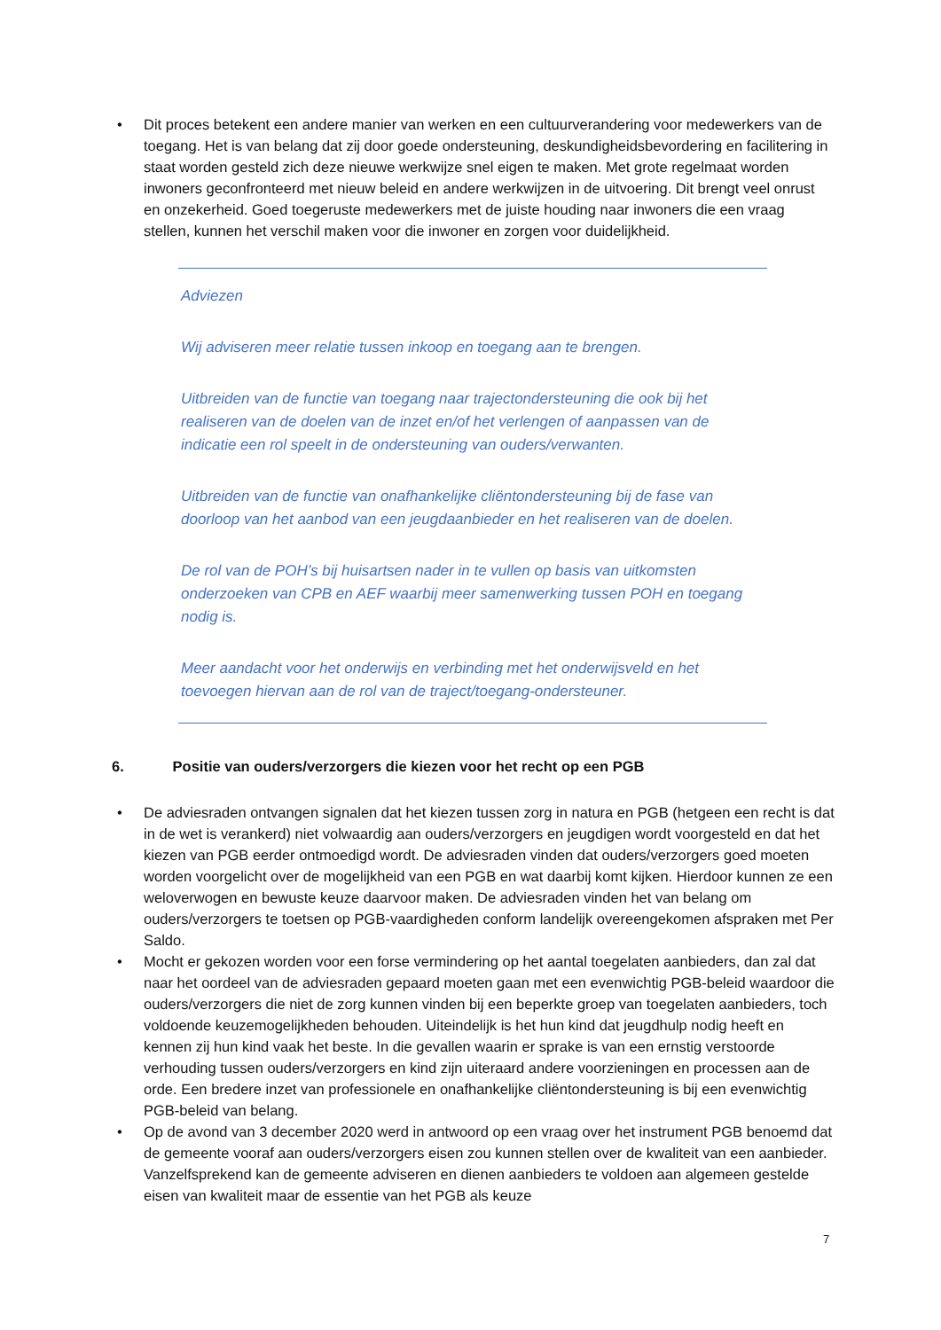• Dit proces betekent een andere manier van werken en een cultuurverandering voor medewerkers van de toegang. Het is van belang dat zij door goede ondersteuning, deskundigheidsbevordering en facilitering in staat worden gesteld zich deze nieuwe werkwijze snel eigen te maken. Met grote regelmaat worden inwoners geconfronteerd met nieuw beleid en andere werkwijzen in de uitvoering. Dit brengt veel onrust en onzekerheid. Goed toegeruste medewerkers met de juiste houding naar inwoners die een vraag stellen, kunnen het verschil maken voor die inwoner en zorgen voor duidelijkheid.
Adviezen
Wij adviseren meer relatie tussen inkoop en toegang aan te brengen.
Uitbreiden van de functie van toegang naar trajectondersteuning die ook bij het realiseren van de doelen van de inzet en/of het verlengen of aanpassen van de indicatie een rol speelt in de ondersteuning van ouders/verwanten.
Uitbreiden van de functie van onafhankelijke cliëntondersteuning bij de fase van doorloop van het aanbod van een jeugdaanbieder en het realiseren van de doelen.
De rol van de POH’s bij huisartsen nader in te vullen op basis van uitkomsten onderzoeken van CPB en AEF waarbij meer samenwerking tussen POH en toegang nodig is.
Meer aandacht voor het onderwijs en verbinding met het onderwijsveld en het toevoegen hiervan aan de rol van de traject/toegang-ondersteuner.
6. Positie van ouders/verzorgers die kiezen voor het recht op een PGB
• De adviesraden ontvangen signalen dat het kiezen tussen zorg in natura en PGB (hetgeen een recht is dat in de wet is verankerd) niet volwaardig aan ouders/verzorgers en jeugdigen wordt voorgesteld en dat het kiezen van PGB eerder ontmoedigd wordt. De adviesraden vinden dat ouders/verzorgers goed moeten worden voorgelicht over de mogelijkheid van een PGB en wat daarbij komt kijken. Hierdoor kunnen ze een weloverwogen en bewuste keuze daarvoor maken. De adviesraden vinden het van belang om ouders/verzorgers te toetsen op PGB-vaardigheden conform landelijk overeengekomen afspraken met Per Saldo.
• Mocht er gekozen worden voor een forse vermindering op het aantal toegelaten aanbieders, dan zal dat naar het oordeel van de adviesraden gepaard moeten gaan met een evenwichtig PGB-beleid waardoor die ouders/verzorgers die niet de zorg kunnen vinden bij een beperkte groep van toegelaten aanbieders, toch voldoende keuzemogelijkheden behouden. Uiteindelijk is het hun kind dat jeugdhulp nodig heeft en kennen zij hun kind vaak het beste. In die gevallen waarin er sprake is van een ernstig verstoorde verhouding tussen ouders/verzorgers en kind zijn uiteraard andere voorzieningen en processen aan de orde. Een bredere inzet van professionele en onafhankelijke cliëntondersteuning is bij een evenwichtig PGB-beleid van belang.
• Op de avond van 3 december 2020 werd in antwoord op een vraag over het instrument PGB benoemd dat de gemeente vooraf aan ouders/verzorgers eisen zou kunnen stellen over de kwaliteit van een aanbieder. Vanzelfsprekend kan de gemeente adviseren en dienen aanbieders te voldoen aan algemeen gestelde eisen van kwaliteit maar de essentie van het PGB als keuze
7